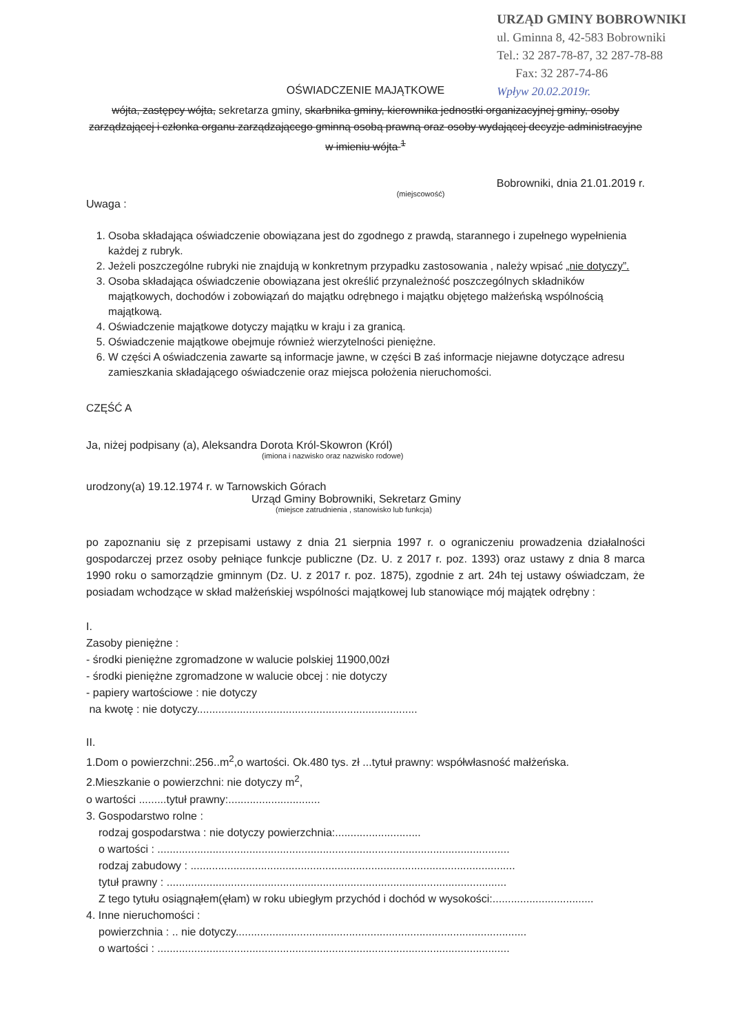URZĄD GMINY BOBROWNIKI
ul. Gminna 8, 42-583 Bobrowniki
Tel.: 32 287-78-87, 32 287-78-88
Fax: 32 287-74-86
Wpływ 20.02.2019r.
OŚWIADCZENIE MAJĄTKOWE
wójta, zastępcy wójta, sekretarza gminy, skarbnika gminy, kierownika jednostki organizacyjnej gminy, osoby zarządzającej i członka organu zarządzającego gminną osobą prawną oraz osoby wydającej decyzje administracyjne w imieniu wójta <sup>1</sup>
Bobrowniki, dnia 21.01.2019 r.
(miejscowość)
Uwaga :
1. Osoba składająca oświadczenie obowiązana jest do zgodnego z prawdą, starannego i zupełnego wypełnienia każdej z rubryk.
2. Jeżeli poszczególne rubryki nie znajdują w konkretnym przypadku zastosowania , należy wpisać „nie dotyczy”.
3. Osoba składająca oświadczenie obowiązana jest określić przynależność poszczególnych składników majątkowych, dochodów i zobowiązań do majątku odrębnego i majątku objętego małżeńską wspólnością majątkową.
4. Oświadczenie majątkowe dotyczy majątku w kraju i za granicą.
5. Oświadczenie majątkowe obejmuje również wierzytelności pieniężne.
6. W części A oświadczenia zawarte są informacje jawne, w części B zaś informacje niejawne dotyczące adresu zamieszkania składającego oświadczenie oraz miejsca położenia nieruchomości.
CZĘŚĆ A
Ja, niżej podpisany (a), Aleksandra Dorota Król-Skowron (Król)
(imiona i nazwisko oraz nazwisko rodowe)
urodzony(a) 19.12.1974 r. w Tarnowskich Górach
Urząd Gminy Bobrowniki, Sekretarz Gminy
(miejsce zatrudnienia , stanowisko lub funkcja)
po zapoznaniu się z przepisami ustawy z dnia 21 sierpnia 1997 r. o ograniczeniu prowadzenia działalności gospodarczej przez osoby pełniące funkcje publiczne (Dz. U. z 2017 r. poz. 1393) oraz ustawy z dnia 8 marca 1990 roku o samorządzie gminnym (Dz. U. z 2017 r. poz. 1875), zgodnie z art. 24h tej ustawy oświadczam, że posiadam wchodzące w skład małżeńskiej wspólności majątkowej lub stanowiące mój majątek odrębny :
I.
Zasoby pieniężne :
- środki pieniężne zgromadzone w walucie polskiej 11900,00zł
- środki pieniężne zgromadzone w walucie obcej : nie dotyczy
- papiery wartościowe : nie dotyczy
na kwotę : nie dotyczy........................................................................
II.
1.Dom o powierzchni:.256..m<sup>2</sup>,o wartości. Ok.480 tys. zł ...tytuł prawny: współwłasność małżeńska.
2.Mieszkanie o powierzchni: nie dotyczy m<sup>2</sup>,
o wartości .........tytuł prawny:..............................
3. Gospodarstwo rolne :
rodzaj gospodarstwa : nie dotyczy powierzchnia:............................
o wartości : ...................................................................................................................
rodzaj zabudowy : ..........................................................................................................
tytuł prawny : ...............................................................................................................
Z tego tytułu osiągnąłem(ęłam) w roku ubiegłym przychód i dochód w wysokości:.................................
4. Inne nieruchomości :
powierzchnia : .. nie dotyczy...............................................................................................
o wartości : ...................................................................................................................